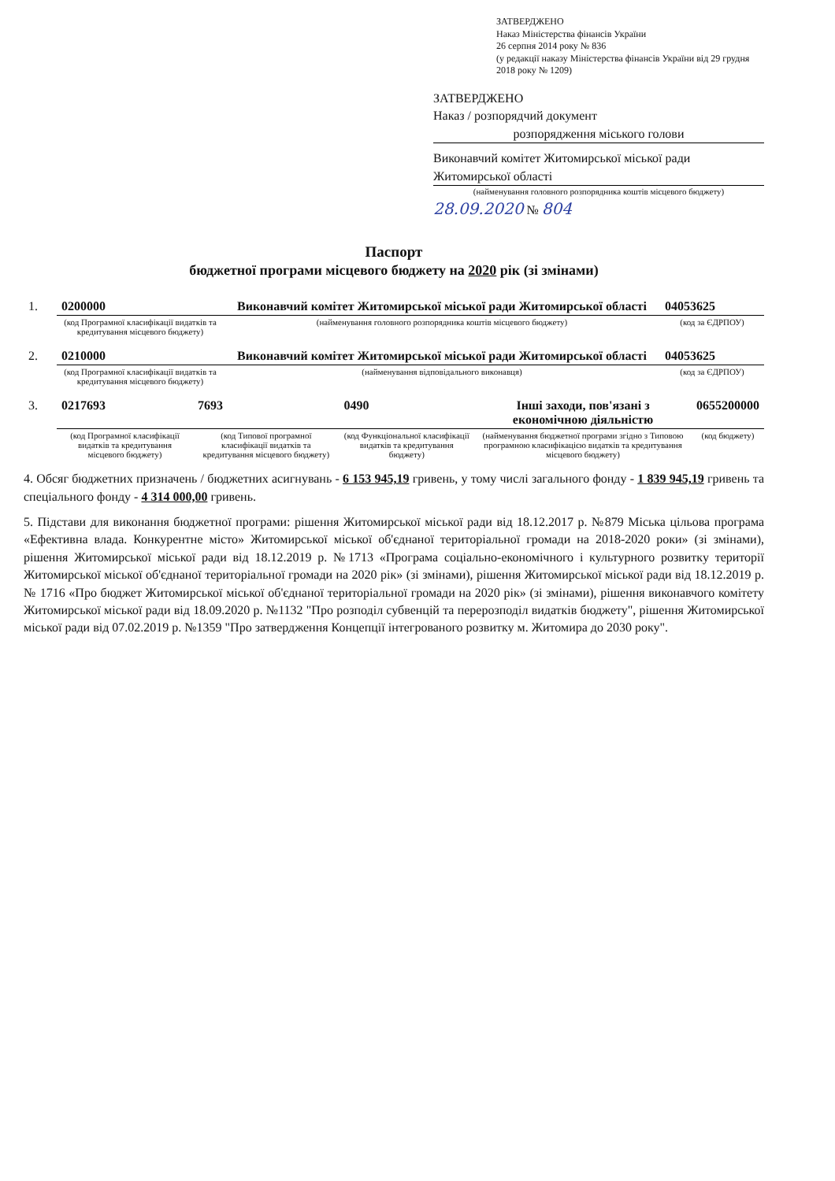ЗАТВЕРДЖЕНО
Наказ Міністерства фінансів України
26 серпня 2014 року № 836
(у редакції наказу Міністерства фінансів України від 29 грудня 2018 року № 1209)
ЗАТВЕРДЖЕНО
Наказ / розпорядчий документ
розпорядження міського голови
Виконавчий комітет Житомирської міської ради Житомирської області
(найменування головного розпорядника коштів місцевого бюджету)
28.09.2020 № 804
Паспорт
бюджетної програми місцевого бюджету на 2020 рік (зі змінами)
| 1. | 0200000 | Виконавчий комітет Житомирської міської ради Житомирської області | 04053625 |
| | (код Програмної класифікації видатків та кредитування місцевого бюджету) | (найменування головного розпорядника коштів місцевого бюджету) | (код за ЄДРПОУ) |
| 2. | 0210000 | Виконавчий комітет Житомирської міської ради Житомирської області | 04053625 |
| | (код Програмної класифікації видатків та кредитування місцевого бюджету) | (найменування відповідального виконавця) | (код за ЄДРПОУ) |
| 3. | 0217693 | 7693 | 0490 | Інші заходи, пов'язані з економічною діяльністю | 0655200000 |
| | (код Програмної класифікації видатків та кредитування місцевого бюджету) | (код Типової програмної класифікації видатків та кредитування місцевого бюджету) | (код Функціональної класифікації видатків та кредитування бюджету) | (найменування бюджетної програми згідно з Типовою програмною класифікацією видатків та кредитування місцевого бюджету) | (код бюджету) |
4. Обсяг бюджетних призначень / бюджетних асигнувань - 6 153 945,19 гривень, у тому числі загального фонду - 1 839 945,19 гривень та спеціального фонду - 4 314 000,00 гривень.
5. Підстави для виконання бюджетної програми: рішення Житомирської міської ради від 18.12.2017 р. №879 Міська цільова програма «Ефективна влада. Конкурентне місто» Житомирської міської об'єднаної територіальної громади на 2018-2020 роки» (зі змінами), рішення Житомирської міської ради від 18.12.2019 р. №1713 «Програма соціально-економічного і культурного розвитку території Житомирської міської об'єднаної територіальної громади на 2020 рік» (зі змінами), рішення Житомирської міської ради від 18.12.2019 р. № 1716 «Про бюджет Житомирської міської об'єднаної територіальної громади на 2020 рік» (зі змінами), рішення виконавчого комітету Житомирської міської ради від 18.09.2020 р. №1132 "Про розподіл субвенцій та перерозподіл видатків бюджету", рішення Житомирської міської ради від 07.02.2019 р. №1359 "Про затвердження Концепції інтегрованого розвитку м. Житомира до 2030 року".